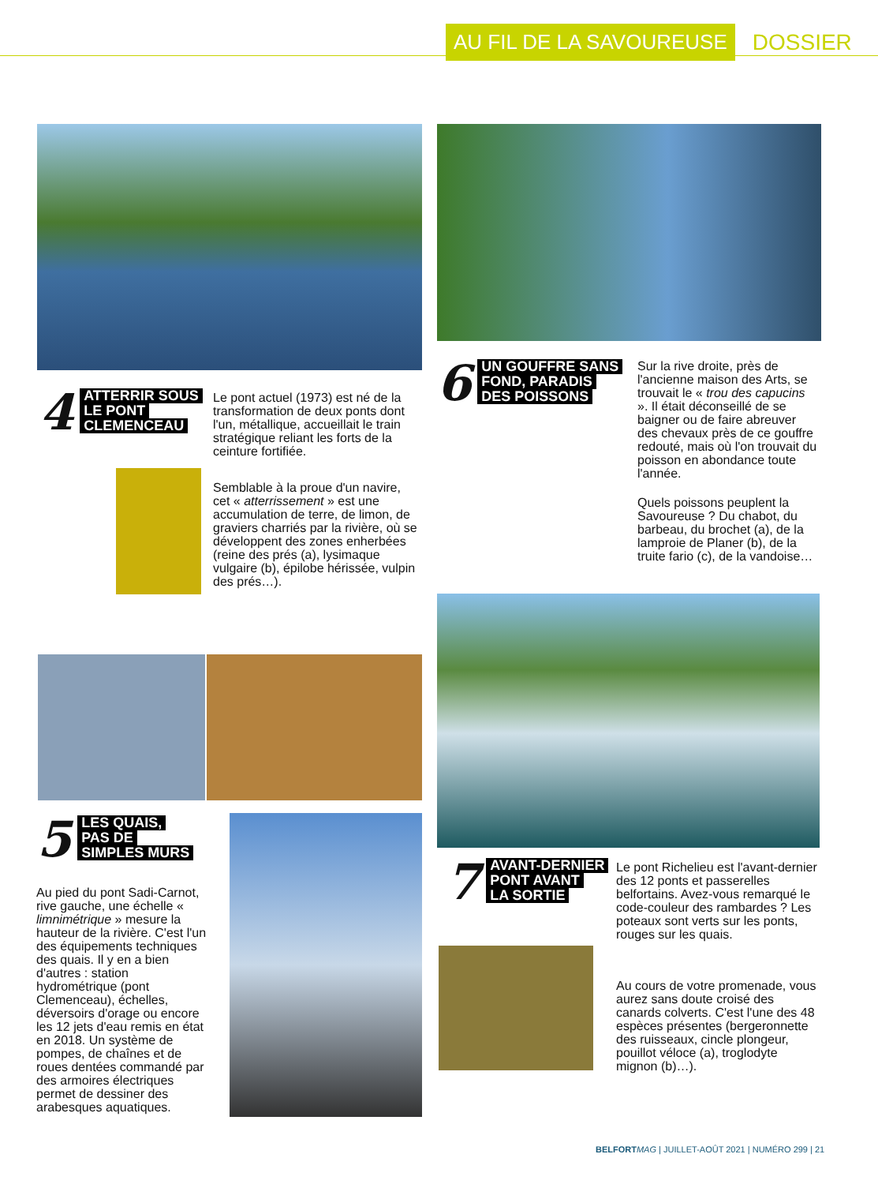AU FIL DE LA SAVOUREUSE
DOSSIER
4
ATTERRIR SOUS
LE PONT
CLEMENCEAU
Le pont actuel (1973) est né de la transformation de deux ponts dont l'un, métallique, accueillait le train stratégique reliant les forts de la ceinture fortifiée.
Semblable à la proue d'un navire, cet « atterrissement » est une accumulation de terre, de limon, de graviers charriés par la rivière, où se développent des zones enherbées (reine des prés (a), lysimaque vulgaire (b), épilobe hérissée, vulpin des prés…).
5
LES QUAIS,
PAS DE
SIMPLES MURS
Au pied du pont Sadi-Carnot, rive gauche, une échelle « limnimétrique » mesure la hauteur de la rivière. C'est l'un des équipements techniques des quais. Il y en a bien d'autres : station hydrométrique (pont Clemenceau), échelles, déversoirs d'orage ou encore les 12 jets d'eau remis en état en 2018. Un système de pompes, de chaînes et de roues dentées commandé par des armoires électriques permet de dessiner des arabesques aquatiques.
6
UN GOUFFRE SANS
FOND, PARADIS
DES POISSONS
Sur la rive droite, près de l'ancienne maison des Arts, se trouvait le « trou des capucins ». Il était déconseillé de se baigner ou de faire abreuver des chevaux près de ce gouffre redouté, mais où l'on trouvait du poisson en abondance toute l'année.
Quels poissons peuplent la Savoureuse ? Du chabot, du barbeau, du brochet (a), de la lamproie de Planer (b), de la truite fario (c), de la vandoise…
7
AVANT-DERNIER
PONT AVANT
LA SORTIE
Le pont Richelieu est l'avant-dernier des 12 ponts et passerelles belfortains. Avez-vous remarqué le code-couleur des rambardes ? Les poteaux sont verts sur les ponts, rouges sur les quais.
Au cours de votre promenade, vous aurez sans doute croisé des canards colverts. C'est l'une des 48 espèces présentes (bergeronnette des ruisseaux, cincle plongeur, pouillot véloce (a), troglodyte mignon (b)…).
BELFORT MAG | JUILLET-AOÛT 2021 | NUMÉRO 299 | 21